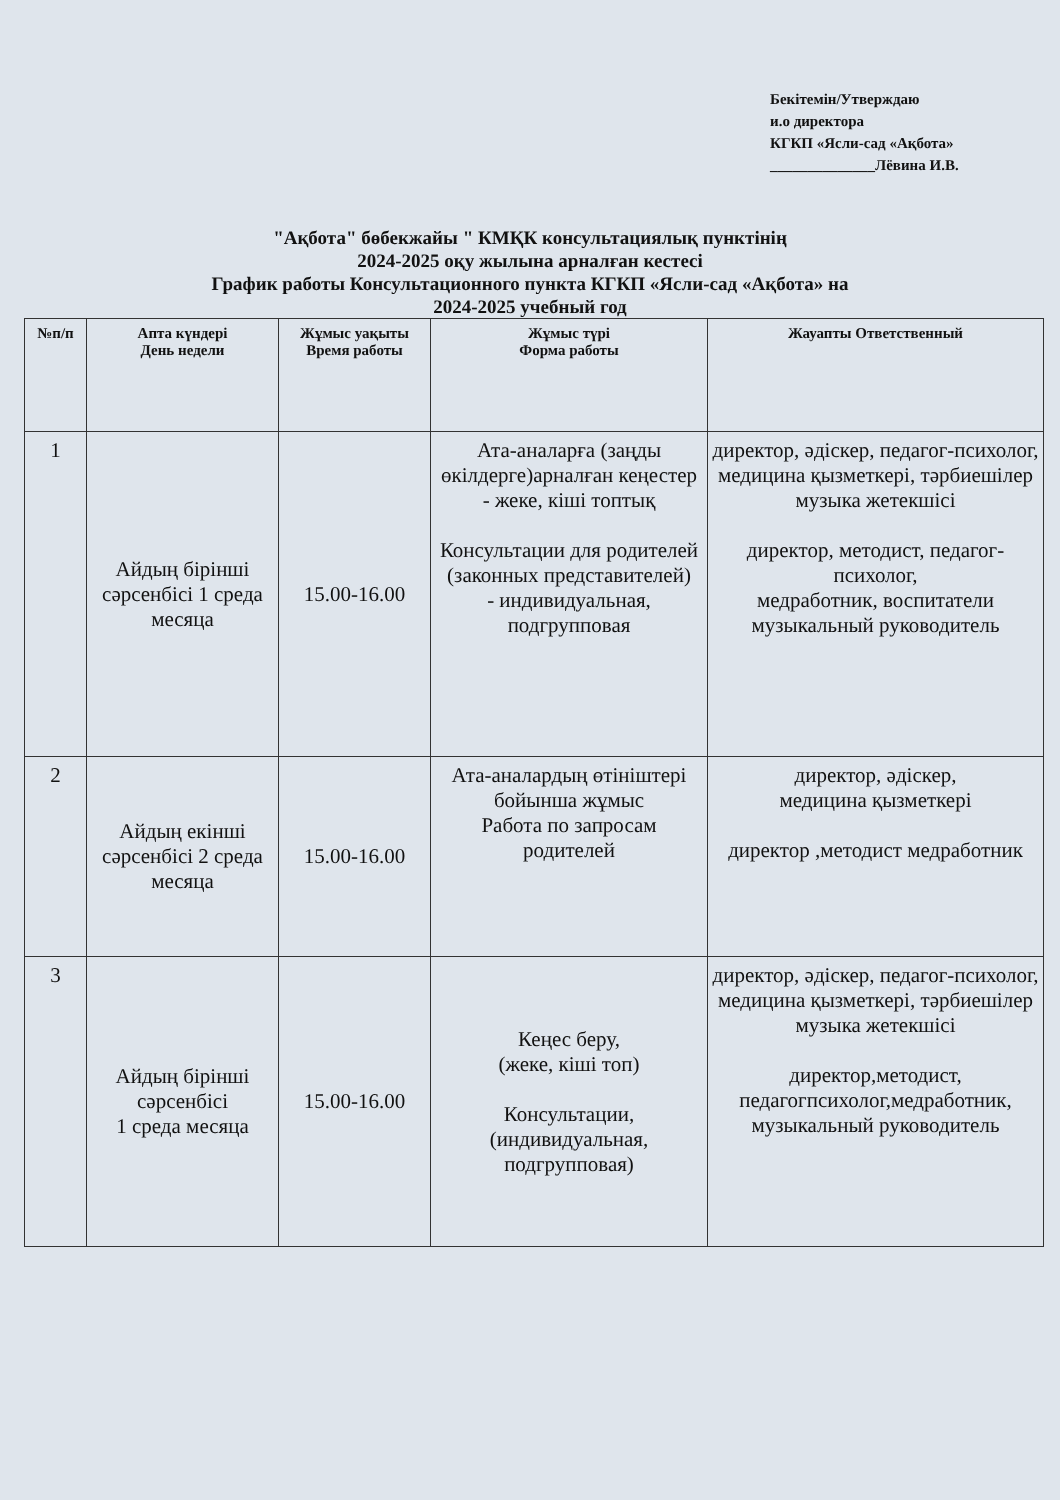Бекітемін/Утверждаю
и.о директора
КГКП «Ясли-сад «Ақбота»
______________Лёвина И.В.
"Ақбота" бөбекжайы " КМҚК консультациялық пунктінің
2024-2025 оқу жылына арналған кестесі
График работы Консультационного пункта КГКП «Ясли-сад «Ақбота» на
2024-2025 учебный год
| №п/п | Апта күндері День недели | Жұмыс уақыты Время работы | Жұмыс түрі Форма работы | Жауапты Ответственный |
| --- | --- | --- | --- | --- |
| 1 | Айдың бірінші сәрсенбісі 1 среда месяца | 15.00-16.00 | Ата-аналарға (заңды өкілдерге)арналған кеңестер - жеке, кіші топтық Консультации для родителей (законных представителей) - индивидуальная, подгрупповая | директор, әдіскер, педагог-психолог, медицина қызметкері, тәрбиешілер музыка жетекшісі директор, методист, педагог-психолог, медработник, воспитатели музыкальный руководитель |
| 2 | Айдың екінші сәрсенбісі 2 среда месяца | 15.00-16.00 | Ата-аналардың өтініштері бойынша жұмыс Работа по запросам родителей | директор, әдіскер, медицина қызметкері директор ,методист медработник |
| 3 | Айдың бірінші сәрсенбісі 1 среда месяца | 15.00-16.00 | Кеңес беру, (жеке, кіші топ) Консультации, (индивидуальная, подгрупповая) | директор, әдіскер, педагог-психолог, медицина қызметкері, тәрбиешілер музыка жетекшісі директор,методист, педагогпсихолог,медработник, музыкальный руководитель |